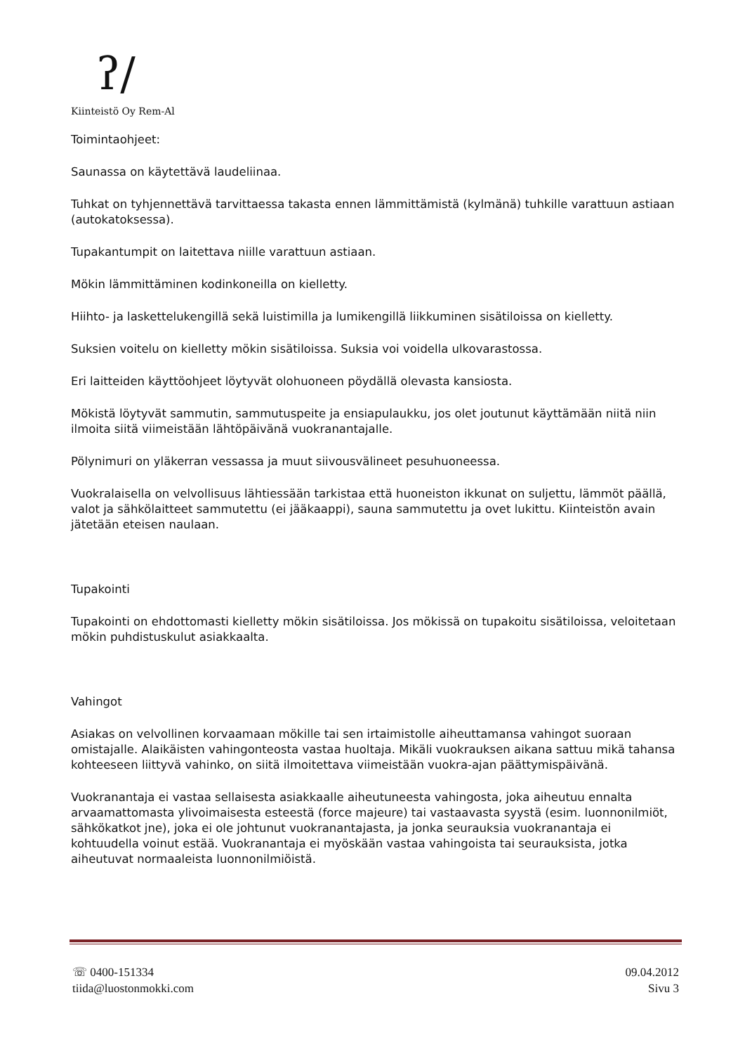ʔ∕
Kiinteistö Oy Rem-Al
Toimintaohjeet:
Saunassa on käytettävä laudeliinaa.
Tuhkat on tyhjennettävä tarvittaessa takasta ennen lämmittämistä (kylmänä) tuhkille varattuun astiaan (autokatoksessa).
Tupakantumpit on laitettava niille varattuun astiaan.
Mökin lämmittäminen kodinkoneilla on kielletty.
Hiihto- ja laskettelukengillä sekä luistimilla ja lumikengillä liikkuminen sisätiloissa on kielletty.
Suksien voitelu on kielletty mökin sisätiloissa. Suksia voi voidella ulkovarastossa.
Eri laitteiden käyttöohjeet löytyvät olohuoneen pöydällä olevasta kansiosta.
Mökistä löytyvät sammutin, sammutuspeite ja ensiapulaukku, jos olet joutunut käyttämään niitä niin ilmoita siitä viimeistään lähtöpäivänä vuokranantajalle.
Pölynimuri on yläkerran vessassa ja muut siivousvälineet pesuhuoneessa.
Vuokralaisella on velvollisuus lähtiessään tarkistaa että huoneiston ikkunat on suljettu, lämmöt päällä, valot ja sähkölaitteet sammutettu (ei jääkaappi), sauna sammutettu ja ovet lukittu. Kiinteistön avain jätetään eteisen naulaan.
Tupakointi
Tupakointi on ehdottomasti kielletty mökin sisätiloissa. Jos mökissä on tupakoitu sisätiloissa, veloitetaan mökin puhdistuskulut asiakkaalta.
Vahingot
Asiakas on velvollinen korvaamaan mökille tai sen irtaimistolle aiheuttamansa vahingot suoraan omistajalle. Alaikäisten vahingonteosta vastaa huoltaja. Mikäli vuokrauksen aikana sattuu mikä tahansa kohteeseen liittyvä vahinko, on siitä ilmoitettava viimeistään vuokra-ajan päättymispäivänä.
Vuokranantaja ei vastaa sellaisesta asiakkaalle aiheutuneesta vahingosta, joka aiheutuu ennalta arvaamattomasta ylivoimaisesta esteestä (force majeure) tai vastaavasta syystä (esim. luonnonilmiöt, sähkökatkot jne), joka ei ole johtunut vuokranantajasta, ja jonka seurauksia vuokranantaja ei kohtuudella voinut estää. Vuokranantaja ei myöskään vastaa vahingoista tai seurauksista, jotka aiheutuvat normaaleista luonnonilmiöistä.
☏ 0400-151334
tiida@luostonmokki.com
09.04.2012
Sivu 3